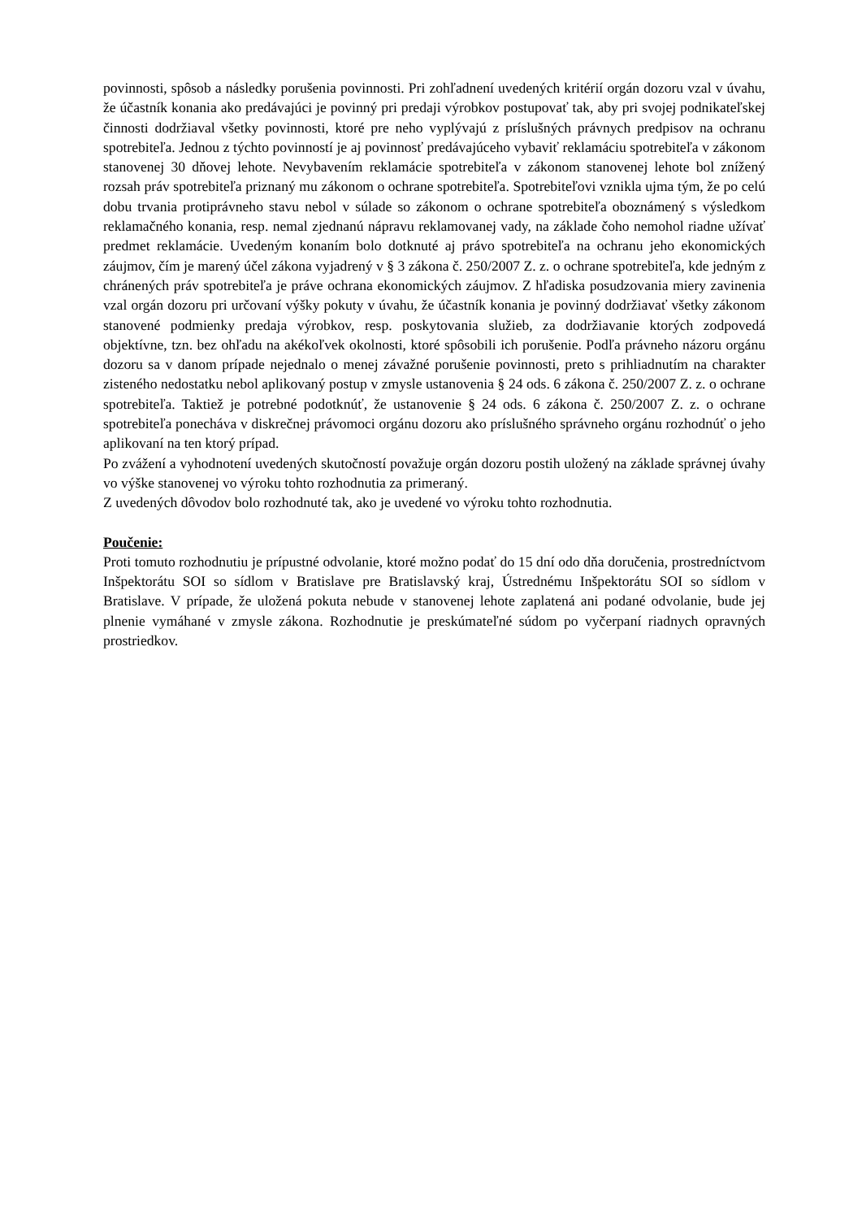povinnosti, spôsob a následky porušenia povinnosti. Pri zohľadnení uvedených kritérií orgán dozoru vzal v úvahu, že účastník konania ako predávajúci je povinný pri predaji výrobkov postupovať tak, aby pri svojej podnikateľskej činnosti dodržiaval všetky povinnosti, ktoré pre neho vyplývajú z príslušných právnych predpisov na ochranu spotrebiteľa. Jednou z týchto povinností je aj povinnosť predávajúceho vybaviť reklamáciu spotrebiteľa v zákonom stanovenej 30 dňovej lehote. Nevybavením reklamácie spotrebiteľa v zákonom stanovenej lehote bol znížený rozsah práv spotrebiteľa priznaný mu zákonom o ochrane spotrebiteľa. Spotrebiteľovi vznikla ujma tým, že po celú dobu trvania protiprávneho stavu nebol v súlade so zákonom o ochrane spotrebiteľa oboznámený s výsledkom reklamačného konania, resp. nemal zjednanú nápravu reklamovanej vady, na základe čoho nemohol riadne užívať predmet reklamácie. Uvedeným konaním bolo dotknuté aj právo spotrebiteľa na ochranu jeho ekonomických záujmov, čím je marený účel zákona vyjadrený v § 3 zákona č. 250/2007 Z. z. o ochrane spotrebiteľa, kde jedným z chránených práv spotrebiteľa je práve ochrana ekonomických záujmov. Z hľadiska posudzovania miery zavinenia vzal orgán dozoru pri určovaní výšky pokuty v úvahu, že účastník konania je povinný dodržiavať všetky zákonom stanovené podmienky predaja výrobkov, resp. poskytovania služieb, za dodržiavanie ktorých zodpovedá objektívne, tzn. bez ohľadu na akékoľvek okolnosti, ktoré spôsobili ich porušenie. Podľa právneho názoru orgánu dozoru sa v danom prípade nejednalo o menej závažné porušenie povinnosti, preto s prihliadnutím na charakter zisteného nedostatku nebol aplikovaný postup v zmysle ustanovenia § 24 ods. 6 zákona č. 250/2007 Z. z. o ochrane spotrebiteľa. Taktiež je potrebné podotknúť, že ustanovenie § 24 ods. 6 zákona č. 250/2007 Z. z. o ochrane spotrebiteľa ponecháva v diskrečnej právomoci orgánu dozoru ako príslušného správneho orgánu rozhodnúť o jeho aplikovaní na ten ktorý prípad.
Po zvážení a vyhodnotení uvedených skutočností považuje orgán dozoru postih uložený na základe správnej úvahy vo výške stanovenej vo výroku tohto rozhodnutia za primeraný.
Z uvedených dôvodov bolo rozhodnuté tak, ako je uvedené vo výroku tohto rozhodnutia.
Poučenie:
Proti tomuto rozhodnutiu je prípustné odvolanie, ktoré možno podať do 15 dní odo dňa doručenia, prostredníctvom Inšpektorátu SOI so sídlom v Bratislave pre Bratislavský kraj, Ústrednému Inšpektorátu SOI so sídlom v Bratislave. V prípade, že uložená pokuta nebude v stanovenej lehote zaplatená ani podané odvolanie, bude jej plnenie vymáhané v zmysle zákona. Rozhodnutie je preskúmateľné súdom po vyčerpaní riadnych opravných prostriedkov.